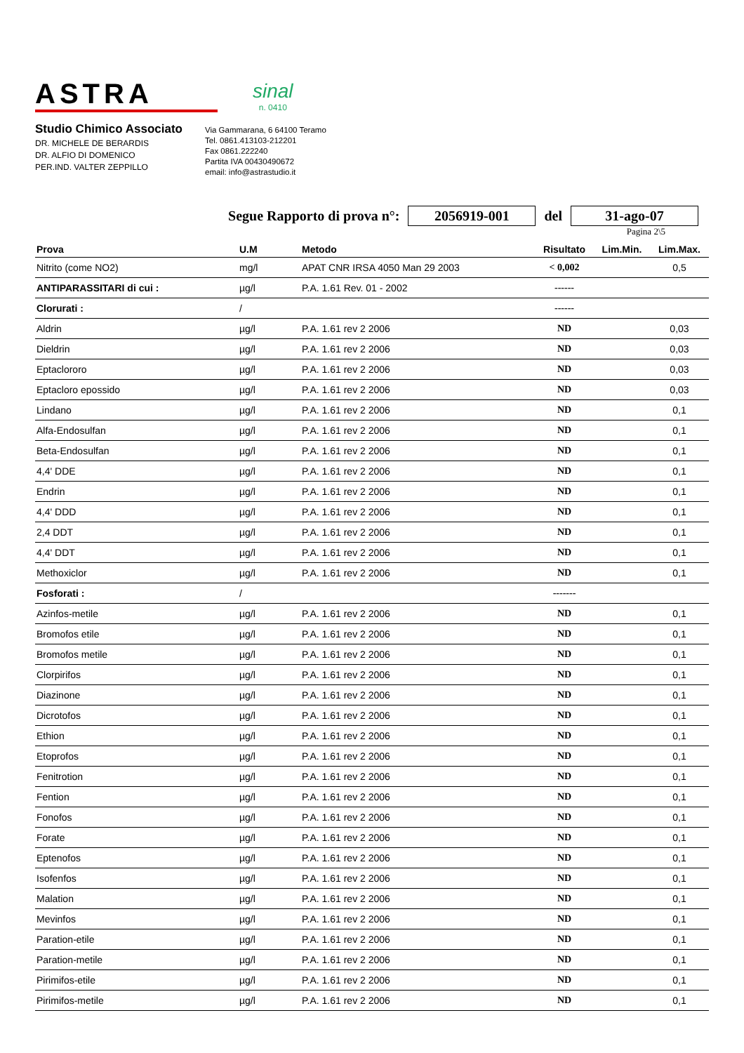ASTRA
sinal
n. 0410
Studio Chimico Associato
DR. MICHELE DE BERARDIS
DR. ALFIO DI DOMENICO
PER.IND. VALTER ZEPPILLO
Via Gammarana, 6 64100 Teramo
Tel. 0861.413103-212201
Fax 0861.222240
Partita IVA 00430490672
email: info@astrastudio.it
Segue Rapporto di prova n°: 2056919-001 del 31-ago-07
Pagina 2\5
| Prova | U.M | Metodo | Risultato | Lim.Min. | Lim.Max. |
| --- | --- | --- | --- | --- | --- |
| Nitrito (come NO2) | mg/l | APAT CNR IRSA 4050 Man 29 2003 | < 0,002 | | 0,5 |
| ANTIPARASSITARI di cui : | µg/l | P.A. 1.61 Rev. 01 - 2002 | ------ | | |
| Clorurati : | / | | ------ | | |
| Aldrin | µg/l | P.A. 1.61 rev 2 2006 | ND | | 0,03 |
| Dieldrin | µg/l | P.A. 1.61 rev 2 2006 | ND | | 0,03 |
| Eptaclororo | µg/l | P.A. 1.61 rev 2 2006 | ND | | 0,03 |
| Eptacloro epossido | µg/l | P.A. 1.61 rev 2 2006 | ND | | 0,03 |
| Lindano | µg/l | P.A. 1.61 rev 2 2006 | ND | | 0,1 |
| Alfa-Endosulfan | µg/l | P.A. 1.61 rev 2 2006 | ND | | 0,1 |
| Beta-Endosulfan | µg/l | P.A. 1.61 rev 2 2006 | ND | | 0,1 |
| 4,4' DDE | µg/l | P.A. 1.61 rev 2 2006 | ND | | 0,1 |
| Endrin | µg/l | P.A. 1.61 rev 2 2006 | ND | | 0,1 |
| 4,4' DDD | µg/l | P.A. 1.61 rev 2 2006 | ND | | 0,1 |
| 2,4 DDT | µg/l | P.A. 1.61 rev 2 2006 | ND | | 0,1 |
| 4,4' DDT | µg/l | P.A. 1.61 rev 2 2006 | ND | | 0,1 |
| Methoxiclor | µg/l | P.A. 1.61 rev 2 2006 | ND | | 0,1 |
| Fosforati : | / | | ------- | | |
| Azinfos-metile | µg/l | P.A. 1.61 rev 2 2006 | ND | | 0,1 |
| Bromofos etile | µg/l | P.A. 1.61 rev 2 2006 | ND | | 0,1 |
| Bromofos metile | µg/l | P.A. 1.61 rev 2 2006 | ND | | 0,1 |
| Clorpirifos | µg/l | P.A. 1.61 rev 2 2006 | ND | | 0,1 |
| Diazinone | µg/l | P.A. 1.61 rev 2 2006 | ND | | 0,1 |
| Dicrotofos | µg/l | P.A. 1.61 rev 2 2006 | ND | | 0,1 |
| Ethion | µg/l | P.A. 1.61 rev 2 2006 | ND | | 0,1 |
| Etoprofos | µg/l | P.A. 1.61 rev 2 2006 | ND | | 0,1 |
| Fenitrotion | µg/l | P.A. 1.61 rev 2 2006 | ND | | 0,1 |
| Fention | µg/l | P.A. 1.61 rev 2 2006 | ND | | 0,1 |
| Fonofos | µg/l | P.A. 1.61 rev 2 2006 | ND | | 0,1 |
| Forate | µg/l | P.A. 1.61 rev 2 2006 | ND | | 0,1 |
| Eptenofos | µg/l | P.A. 1.61 rev 2 2006 | ND | | 0,1 |
| Isofenfos | µg/l | P.A. 1.61 rev 2 2006 | ND | | 0,1 |
| Malation | µg/l | P.A. 1.61 rev 2 2006 | ND | | 0,1 |
| Mevinfos | µg/l | P.A. 1.61 rev 2 2006 | ND | | 0,1 |
| Paration-etile | µg/l | P.A. 1.61 rev 2 2006 | ND | | 0,1 |
| Paration-metile | µg/l | P.A. 1.61 rev 2 2006 | ND | | 0,1 |
| Pirimifos-etile | µg/l | P.A. 1.61 rev 2 2006 | ND | | 0,1 |
| Pirimifos-metile | µg/l | P.A. 1.61 rev 2 2006 | ND | | 0,1 |